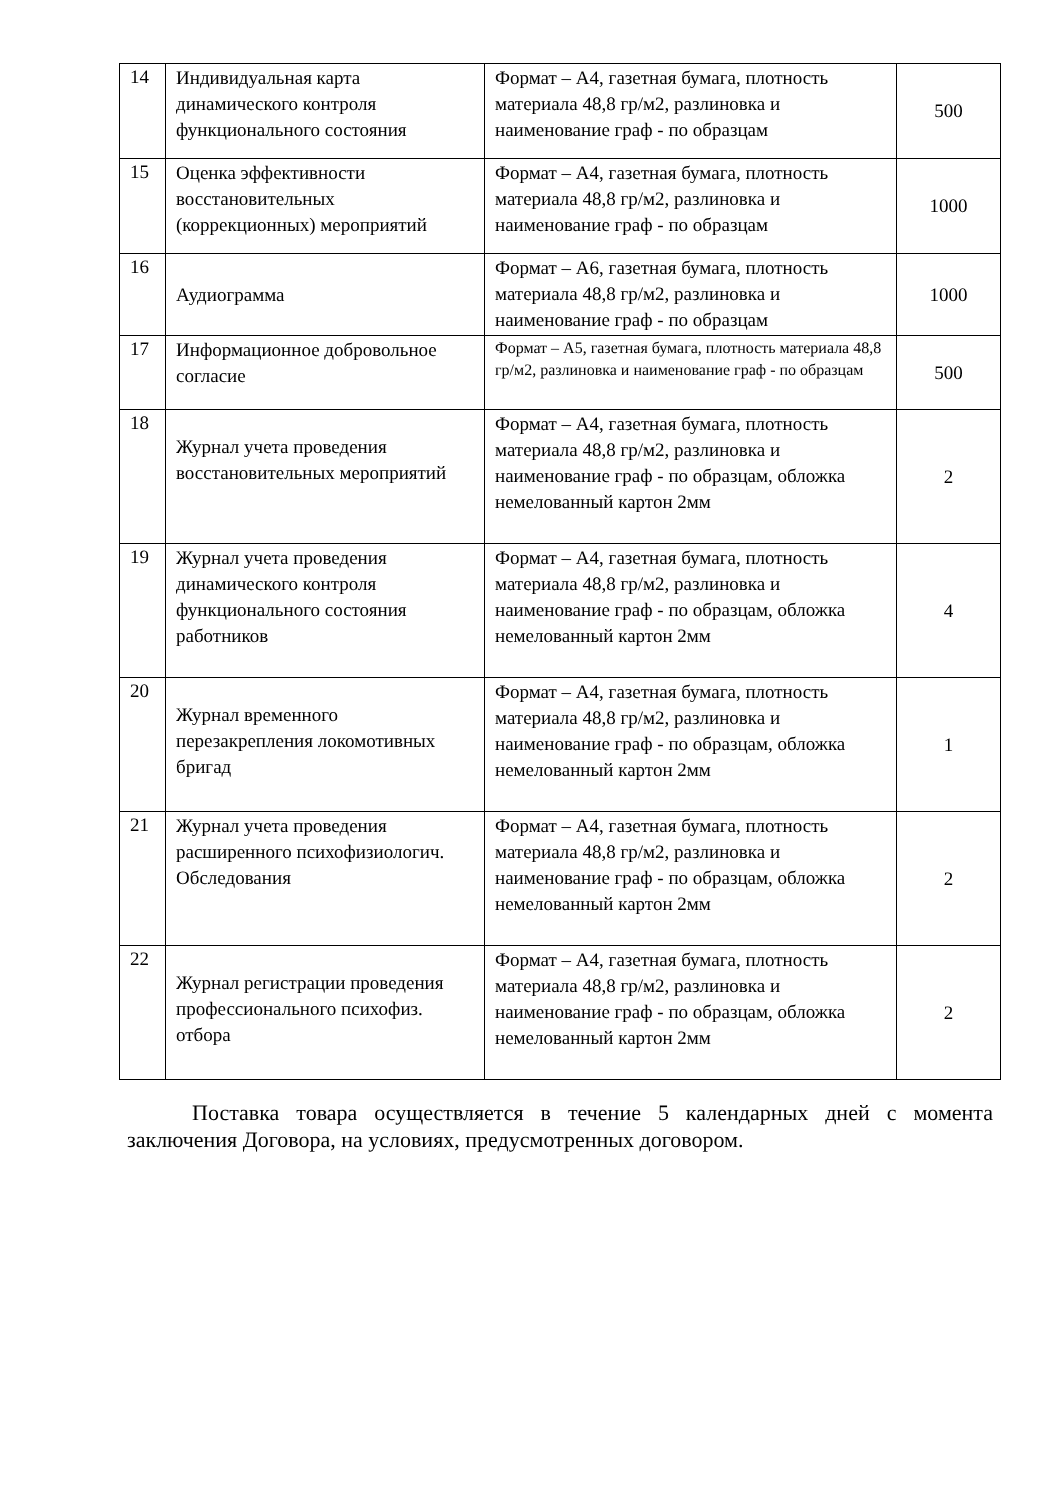| 14 | Индивидуальная карта динамического контроля функционального состояния | Формат – А4, газетная бумага, плотность материала 48,8 гр/м2, разлиновка и наименование граф - по образцам | 500 |
| 15 | Оценка эффективности восстановительных (коррекционных) мероприятий | Формат – А4, газетная бумага, плотность материала 48,8 гр/м2, разлиновка и наименование граф - по образцам | 1000 |
| 16 | Аудиограмма | Формат – А6, газетная бумага, плотность материала 48,8 гр/м2, разлиновка и наименование граф - по образцам | 1000 |
| 17 | Информационное добровольное согласие | Формат – А5, газетная бумага, плотность материала 48,8 гр/м2, разлиновка и наименование граф - по образцам | 500 |
| 18 | Журнал учета проведения восстановительных мероприятий | Формат – А4, газетная бумага, плотность материала 48,8 гр/м2, разлиновка и наименование граф - по образцам, обложка немелованный картон 2мм | 2 |
| 19 | Журнал учета проведения динамического контроля функционального состояния работников | Формат – А4, газетная бумага, плотность материала 48,8 гр/м2, разлиновка и наименование граф - по образцам, обложка немелованный картон 2мм | 4 |
| 20 | Журнал временного перезакрепления локомотивных бригад | Формат – А4, газетная бумага, плотность материала 48,8 гр/м2, разлиновка и наименование граф - по образцам, обложка немелованный картон 2мм | 1 |
| 21 | Журнал учета проведения расширенного психофизиологич. Обследования | Формат – А4, газетная бумага, плотность материала 48,8 гр/м2, разлиновка и наименование граф - по образцам, обложка немелованный картон 2мм | 2 |
| 22 | Журнал регистрации проведения профессионального психофиз. отбора | Формат – А4, газетная бумага, плотность материала 48,8 гр/м2, разлиновка и наименование граф - по образцам, обложка немелованный картон 2мм | 2 |
Поставка товара осуществляется в течение 5 календарных дней с момента заключения Договора, на условиях, предусмотренных договором.